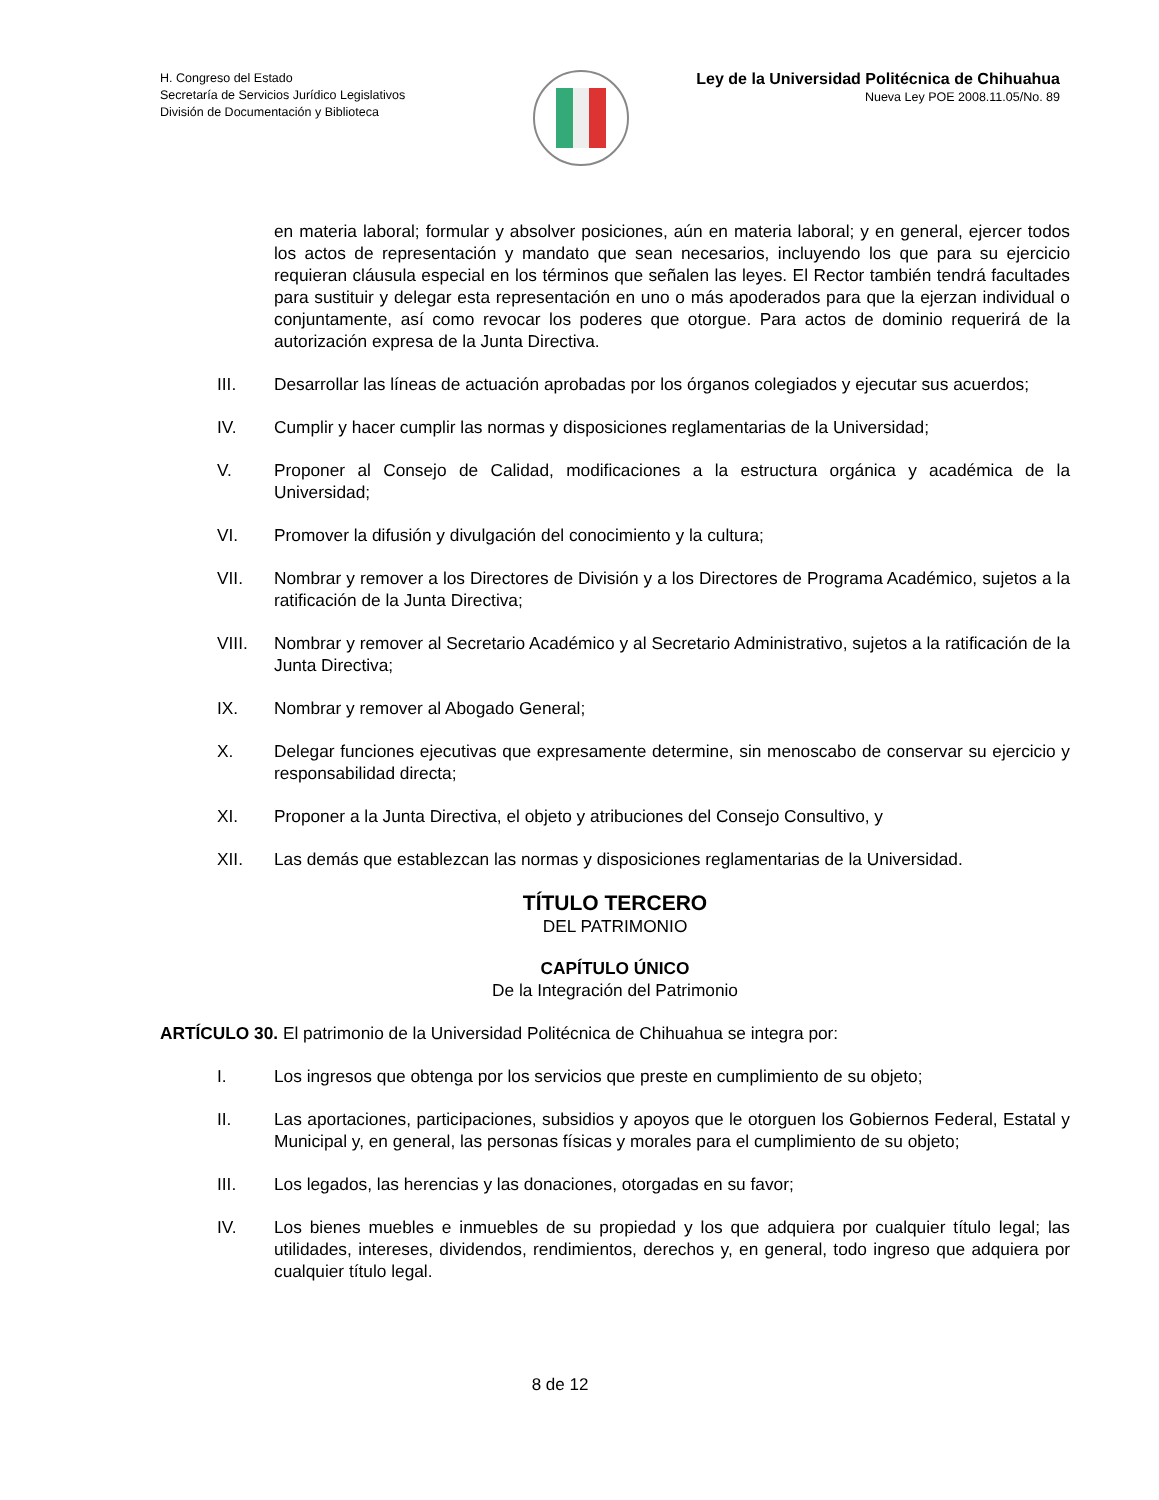H. Congreso del Estado
Secretaría de Servicios Jurídico Legislativos
División de Documentación y Biblioteca
Ley de la Universidad Politécnica de Chihuahua
Nueva Ley POE 2008.11.05/No. 89
en materia laboral; formular y absolver posiciones, aún en materia laboral; y en general, ejercer todos los actos de representación y mandato que sean necesarios, incluyendo los que para su ejercicio requieran cláusula especial en los términos que señalen las leyes. El Rector también tendrá facultades para sustituir y delegar esta representación en uno o más apoderados para que la ejerzan individual o conjuntamente, así como revocar los poderes que otorgue. Para actos de dominio requerirá de la autorización expresa de la Junta Directiva.
III. Desarrollar las líneas de actuación aprobadas por los órganos colegiados y ejecutar sus acuerdos;
IV. Cumplir y hacer cumplir las normas y disposiciones reglamentarias de la Universidad;
V. Proponer al Consejo de Calidad, modificaciones a la estructura orgánica y académica de la Universidad;
VI. Promover la difusión y divulgación del conocimiento y la cultura;
VII. Nombrar y remover a los Directores de División y a los Directores de Programa Académico, sujetos a la ratificación de la Junta Directiva;
VIII. Nombrar y remover al Secretario Académico y al Secretario Administrativo, sujetos a la ratificación de la Junta Directiva;
IX. Nombrar y remover al Abogado General;
X. Delegar funciones ejecutivas que expresamente determine, sin menoscabo de conservar su ejercicio y responsabilidad directa;
XI. Proponer a la Junta Directiva, el objeto y atribuciones del Consejo Consultivo, y
XII. Las demás que establezcan las normas y disposiciones reglamentarias de la Universidad.
TÍTULO TERCERO
DEL PATRIMONIO
CAPÍTULO ÚNICO
De la Integración del Patrimonio
ARTÍCULO 30. El patrimonio de la Universidad Politécnica de Chihuahua se integra por:
I. Los ingresos que obtenga por los servicios que preste en cumplimiento de su objeto;
II. Las aportaciones, participaciones, subsidios y apoyos que le otorguen los Gobiernos Federal, Estatal y Municipal y, en general, las personas físicas y morales para el cumplimiento de su objeto;
III. Los legados, las herencias y las donaciones, otorgadas en su favor;
IV. Los bienes muebles e inmuebles de su propiedad y los que adquiera por cualquier título legal; las utilidades, intereses, dividendos, rendimientos, derechos y, en general, todo ingreso que adquiera por cualquier título legal.
8 de 12